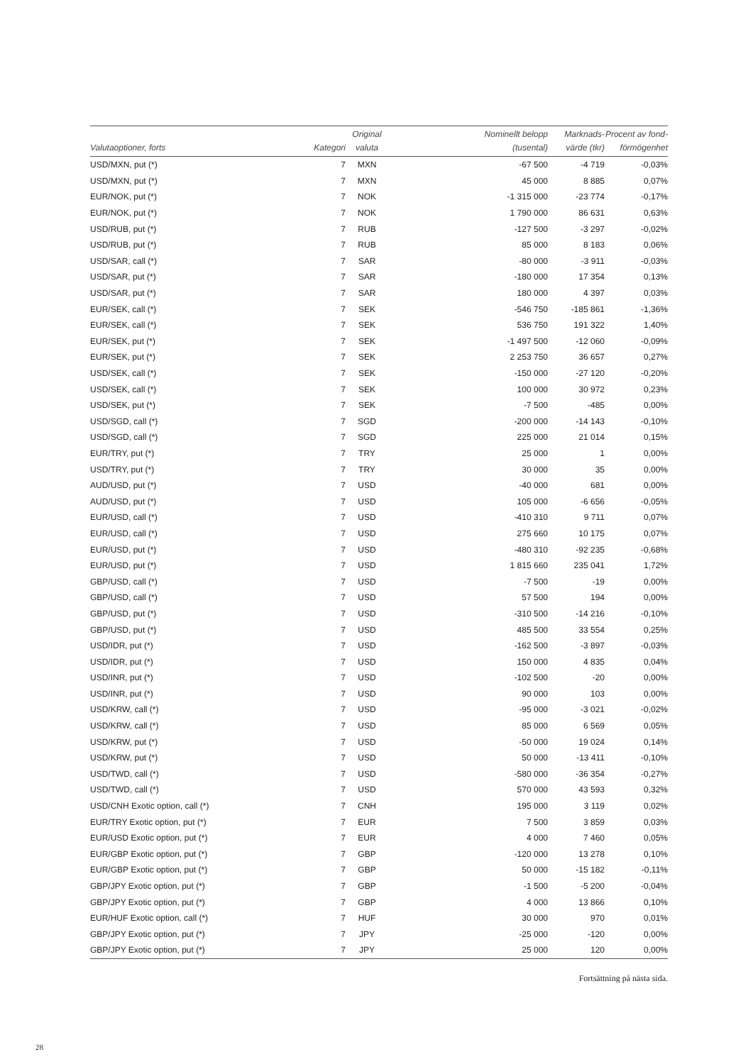| Valutaoptioner, forts | Kategori | Original valuta | Nominellt belopp (tusental) | Marknads- värde (tkr) | Procent av fond- förmögenhet |
| --- | --- | --- | --- | --- | --- |
| USD/MXN, put (*) | 7 | MXN | -67 500 | -4 719 | -0,03% |
| USD/MXN, put (*) | 7 | MXN | 45 000 | 8 885 | 0,07% |
| EUR/NOK, put (*) | 7 | NOK | -1 315 000 | -23 774 | -0,17% |
| EUR/NOK, put (*) | 7 | NOK | 1 790 000 | 86 631 | 0,63% |
| USD/RUB, put (*) | 7 | RUB | -127 500 | -3 297 | -0,02% |
| USD/RUB, put (*) | 7 | RUB | 85 000 | 8 183 | 0,06% |
| USD/SAR, call (*) | 7 | SAR | -80 000 | -3 911 | -0,03% |
| USD/SAR, put (*) | 7 | SAR | -180 000 | 17 354 | 0,13% |
| USD/SAR, put (*) | 7 | SAR | 180 000 | 4 397 | 0,03% |
| EUR/SEK, call (*) | 7 | SEK | -546 750 | -185 861 | -1,36% |
| EUR/SEK, call (*) | 7 | SEK | 536 750 | 191 322 | 1,40% |
| EUR/SEK, put (*) | 7 | SEK | -1 497 500 | -12 060 | -0,09% |
| EUR/SEK, put (*) | 7 | SEK | 2 253 750 | 36 657 | 0,27% |
| USD/SEK, call (*) | 7 | SEK | -150 000 | -27 120 | -0,20% |
| USD/SEK, call (*) | 7 | SEK | 100 000 | 30 972 | 0,23% |
| USD/SEK, put (*) | 7 | SEK | -7 500 | -485 | 0,00% |
| USD/SGD, call (*) | 7 | SGD | -200 000 | -14 143 | -0,10% |
| USD/SGD, call (*) | 7 | SGD | 225 000 | 21 014 | 0,15% |
| EUR/TRY, put (*) | 7 | TRY | 25 000 | 1 | 0,00% |
| USD/TRY, put (*) | 7 | TRY | 30 000 | 35 | 0,00% |
| AUD/USD, put (*) | 7 | USD | -40 000 | 681 | 0,00% |
| AUD/USD, put (*) | 7 | USD | 105 000 | -6 656 | -0,05% |
| EUR/USD, call (*) | 7 | USD | -410 310 | 9 711 | 0,07% |
| EUR/USD, call (*) | 7 | USD | 275 660 | 10 175 | 0,07% |
| EUR/USD, put (*) | 7 | USD | -480 310 | -92 235 | -0,68% |
| EUR/USD, put (*) | 7 | USD | 1 815 660 | 235 041 | 1,72% |
| GBP/USD, call (*) | 7 | USD | -7 500 | -19 | 0,00% |
| GBP/USD, call (*) | 7 | USD | 57 500 | 194 | 0,00% |
| GBP/USD, put (*) | 7 | USD | -310 500 | -14 216 | -0,10% |
| GBP/USD, put (*) | 7 | USD | 485 500 | 33 554 | 0,25% |
| USD/IDR, put (*) | 7 | USD | -162 500 | -3 897 | -0,03% |
| USD/IDR, put (*) | 7 | USD | 150 000 | 4 835 | 0,04% |
| USD/INR, put (*) | 7 | USD | -102 500 | -20 | 0,00% |
| USD/INR, put (*) | 7 | USD | 90 000 | 103 | 0,00% |
| USD/KRW, call (*) | 7 | USD | -95 000 | -3 021 | -0,02% |
| USD/KRW, call (*) | 7 | USD | 85 000 | 6 569 | 0,05% |
| USD/KRW, put (*) | 7 | USD | -50 000 | 19 024 | 0,14% |
| USD/KRW, put (*) | 7 | USD | 50 000 | -13 411 | -0,10% |
| USD/TWD, call (*) | 7 | USD | -580 000 | -36 354 | -0,27% |
| USD/TWD, call (*) | 7 | USD | 570 000 | 43 593 | 0,32% |
| USD/CNH Exotic option, call (*) | 7 | CNH | 195 000 | 3 119 | 0,02% |
| EUR/TRY Exotic option, put (*) | 7 | EUR | 7 500 | 3 859 | 0,03% |
| EUR/USD Exotic option, put (*) | 7 | EUR | 4 000 | 7 460 | 0,05% |
| EUR/GBP Exotic option, put (*) | 7 | GBP | -120 000 | 13 278 | 0,10% |
| EUR/GBP Exotic option, put (*) | 7 | GBP | 50 000 | -15 182 | -0,11% |
| GBP/JPY Exotic option, put (*) | 7 | GBP | -1 500 | -5 200 | -0,04% |
| GBP/JPY Exotic option, put (*) | 7 | GBP | 4 000 | 13 866 | 0,10% |
| EUR/HUF Exotic option, call (*) | 7 | HUF | 30 000 | 970 | 0,01% |
| GBP/JPY Exotic option, put (*) | 7 | JPY | -25 000 | -120 | 0,00% |
| GBP/JPY Exotic option, put (*) | 7 | JPY | 25 000 | 120 | 0,00% |
Fortsättning på nästa sida.
28